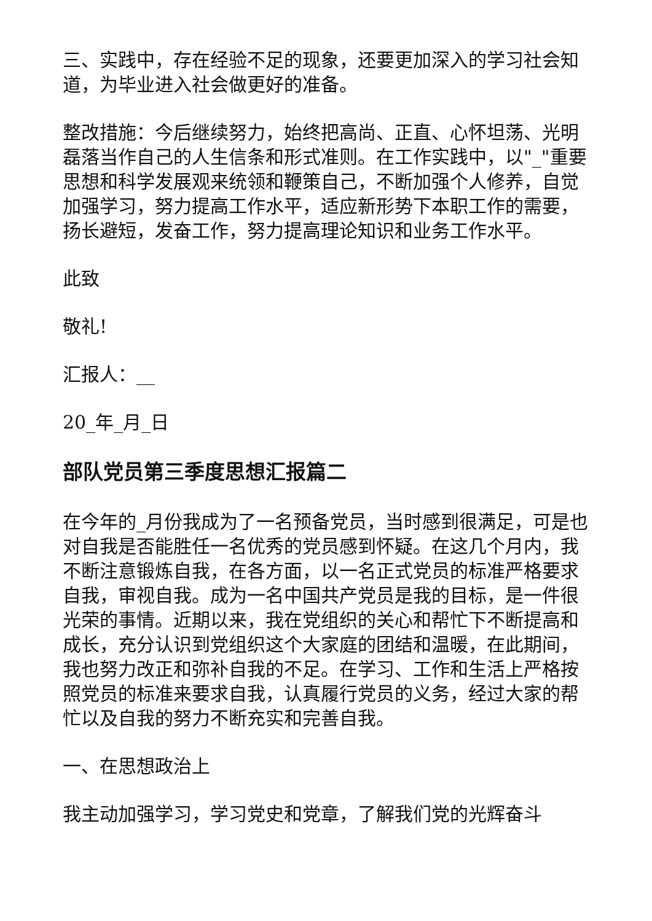三、实践中，存在经验不足的现象，还要更加深入的学习社会知道，为毕业进入社会做更好的准备。
整改措施：今后继续努力，始终把高尚、正直、心怀坦荡、光明磊落当作自己的人生信条和形式准则。在工作实践中，以"_"重要思想和科学发展观来统领和鞭策自己，不断加强个人修养，自觉加强学习，努力提高工作水平，适应新形势下本职工作的需要，扬长避短，发奋工作，努力提高理论知识和业务工作水平。
此致
敬礼!
汇报人：__
20_年_月_日
部队党员第三季度思想汇报篇二
在今年的_月份我成为了一名预备党员，当时感到很满足，可是也对自我是否能胜任一名优秀的党员感到怀疑。在这几个月内，我不断注意锻炼自我，在各方面，以一名正式党员的标准严格要求自我，审视自我。成为一名中国共产党员是我的目标，是一件很光荣的事情。近期以来，我在党组织的关心和帮忙下不断提高和成长，充分认识到党组织这个大家庭的团结和温暖，在此期间，我也努力改正和弥补自我的不足。在学习、工作和生活上严格按照党员的标准来要求自我，认真履行党员的义务，经过大家的帮忙以及自我的努力不断充实和完善自我。
一、在思想政治上
我主动加强学习，学习党史和党章，了解我们党的光辉奋斗